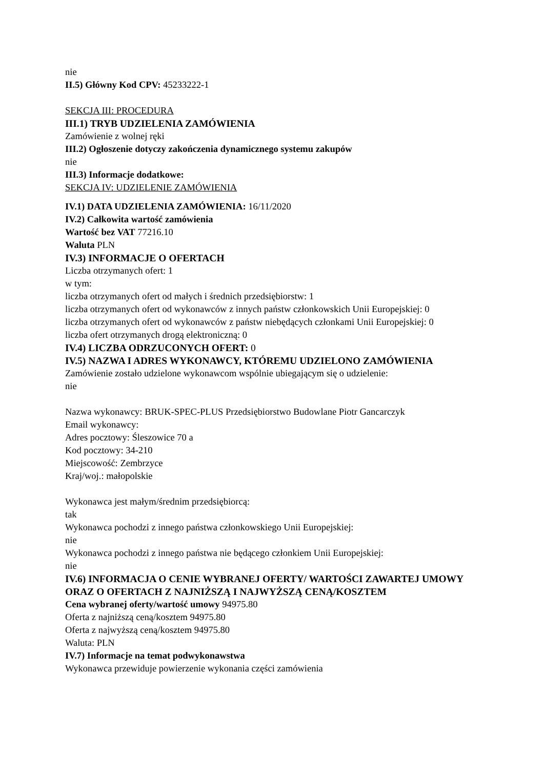nie
II.5) Główny Kod CPV: 45233222-1
SEKCJA III: PROCEDURA
III.1) TRYB UDZIELENIA ZAMÓWIENIA
Zamówienie z wolnej ręki
III.2) Ogłoszenie dotyczy zakończenia dynamicznego systemu zakupów
nie
III.3) Informacje dodatkowe:
SEKCJA IV: UDZIELENIE ZAMÓWIENIA
IV.1) DATA UDZIELENIA ZAMÓWIENIA: 16/11/2020
IV.2) Całkowita wartość zamówienia
Wartość bez VAT 77216.10
Waluta PLN
IV.3) INFORMACJE O OFERTACH
Liczba otrzymanych ofert: 1
w tym:
liczba otrzymanych ofert od małych i średnich przedsiębiorstw: 1
liczba otrzymanych ofert od wykonawców z innych państw członkowskich Unii Europejskiej: 0
liczba otrzymanych ofert od wykonawców z państw niebędących członkami Unii Europejskiej: 0
liczba ofert otrzymanych drogą elektroniczną: 0
IV.4) LICZBA ODRZUCONYCH OFERT: 0
IV.5) NAZWA I ADRES WYKONAWCY, KTÓREMU UDZIELONO ZAMÓWIENIA
Zamówienie zostało udzielone wykonawcom wspólnie ubiegającym się o udzielenie:
nie
Nazwa wykonawcy: BRUK-SPEC-PLUS Przedsiębiorstwo Budowlane Piotr Gancarczyk
Email wykonawcy:
Adres pocztowy: Śleszowice 70 a
Kod pocztowy: 34-210
Miejscowość: Zembrzyce
Kraj/woj.: małopolskie
Wykonawca jest małym/średnim przedsiębiorcą:
tak
Wykonawca pochodzi z innego państwa członkowskiego Unii Europejskiej:
nie
Wykonawca pochodzi z innego państwa nie będącego członkiem Unii Europejskiej:
nie
IV.6) INFORMACJA O CENIE WYBRANEJ OFERTY/ WARTOŚCI ZAWARTEJ UMOWY ORAZ O OFERTACH Z NAJNIŻSZĄ I NAJWYŻSZĄ CENĄ/KOSZTEM
Cena wybranej oferty/wartość umowy 94975.80
Oferta z najniższą ceną/kosztem 94975.80
Oferta z najwyższą ceną/kosztem 94975.80
Waluta: PLN
IV.7) Informacje na temat podwykonawstwa
Wykonawca przewiduje powierzenie wykonania części zamówienia